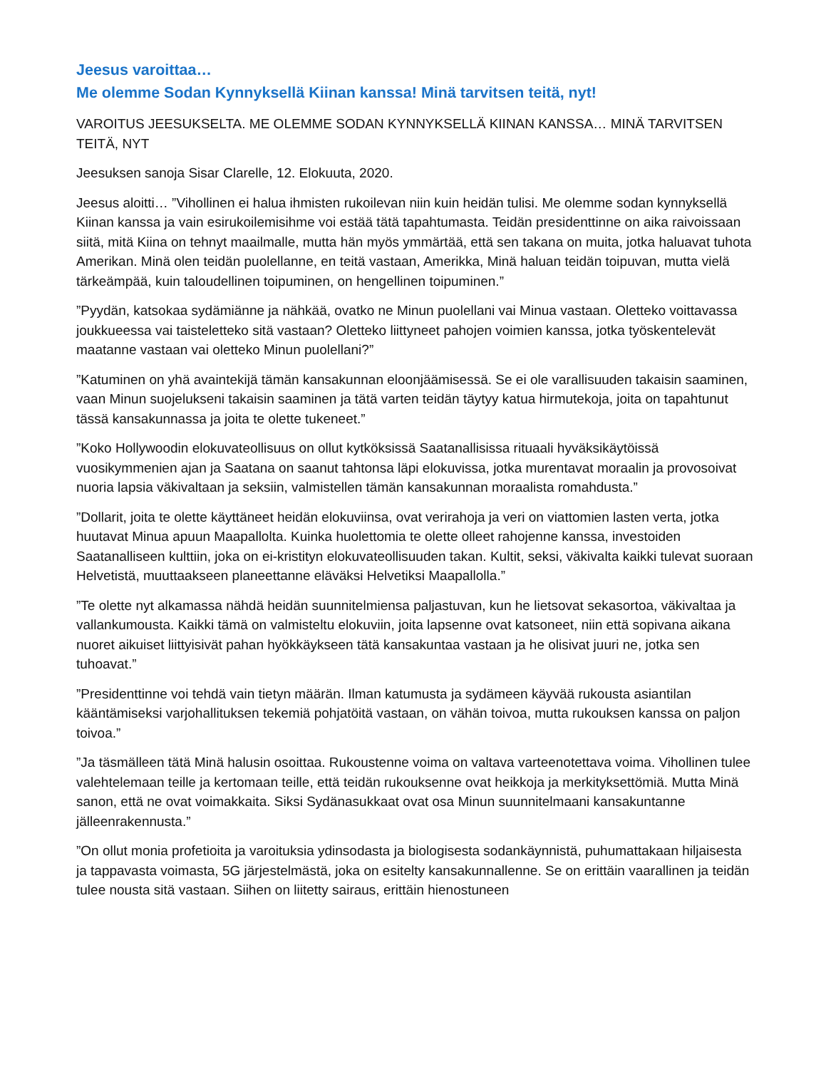Jeesus varoittaa…
Me olemme Sodan Kynnyksellä Kiinan kanssa! Minä tarvitsen teitä, nyt!
VAROITUS JEESUKSELTA. ME OLEMME SODAN KYNNYKSELLÄ KIINAN KANSSA… MINÄ TARVITSEN TEITÄ, NYT
Jeesuksen sanoja Sisar Clarelle, 12. Elokuuta, 2020.
Jeesus aloitti… ”Vihollinen ei halua ihmisten rukoilevan niin kuin heidän tulisi. Me olemme sodan kynnyksellä Kiinan kanssa ja vain esirukoilemisihme voi estää tätä tapahtumasta. Teidän presidenttinne on aika raivoissaan siitä, mitä Kiina on tehnyt maailmalle, mutta hän myös ymmärtää, että sen takana on muita, jotka haluavat tuhota Amerikan. Minä olen teidän puolellanne, en teitä vastaan, Amerikka, Minä haluan teidän toipuvan, mutta vielä tärkeämpää, kuin taloudellinen toipuminen, on hengellinen toipuminen.”
”Pyydän, katsokaa sydämiänne ja nähkää, ovatko ne Minun puolellani vai Minua vastaan. Oletteko voittavassa joukkueessa vai taisteletteko sitä vastaan? Oletteko liittyneet pahojen voimien kanssa, jotka työskentelevät maatanne vastaan vai oletteko Minun puolellani?”
”Katuminen on yhä avaintekijä tämän kansakunnan eloonjäämisessä. Se ei ole varallisuuden takaisin saaminen, vaan Minun suojelukseni takaisin saaminen ja tätä varten teidän täytyy katua hirmutekoja, joita on tapahtunut tässä kansakunnassa ja joita te olette tukeneet.”
”Koko Hollywoodin elokuvateollisuus on ollut kytköksissä Saatanallisissa rituaali hyväksikäytöissä vuosikymmenien ajan ja Saatana on saanut tahtonsa läpi elokuvissa, jotka murentavat moraalin ja provosoivat nuoria lapsia väkivaltaan ja seksiin, valmistellen tämän kansakunnan moraalista romahdusta.”
”Dollarit, joita te olette käyttäneet heidän elokuviinsa, ovat verirahoja ja veri on viattomien lasten verta, jotka huutavat Minua apuun Maapallolta. Kuinka huolettomia te olette olleet rahojenne kanssa, investoiden Saatanalliseen kulttiin, joka on ei-kristityn elokuvateollisuuden takan. Kultit, seksi, väkivalta kaikki tulevat suoraan Helvetistä, muuttaakseen planeettanne eläväksi Helvetiksi Maapallolla.”
”Te olette nyt alkamassa nähdä heidän suunnitelmiensa paljastuvan, kun he lietsovat sekasortoa, väkivaltaa ja vallankumousta. Kaikki tämä on valmisteltu elokuviin, joita lapsenne ovat katsoneet, niin että sopivana aikana nuoret aikuiset liittyisivät pahan hyökkäykseen tätä kansakuntaa vastaan ja he olisivat juuri ne, jotka sen tuhoavat.”
”Presidenttinne voi tehdä vain tietyn määrän. Ilman katumusta ja sydämeen käyvää rukousta asiantilan kääntämiseksi varjohallituksen tekemiä pohjatöitä vastaan, on vähän toivoa, mutta rukouksen kanssa on paljon toivoa.”
”Ja täsmälleen tätä Minä halusin osoittaa. Rukoustenne voima on valtava varteenotettava voima. Vihollinen tulee valehtelemaan teille ja kertomaan teille, että teidän rukouksenne ovat heikkoja ja merkityksettömiä. Mutta Minä sanon, että ne ovat voimakkaita. Siksi Sydänasukkaat ovat osa Minun suunnitelmaani kansakuntanne jälleenrakennusta.”
”On ollut monia profetioita ja varoituksia ydinsodasta ja biologisesta sodankäynnistä, puhumattakaan hiljaisesta ja tappavasta voimasta, 5G järjestelmästä, joka on esitelty kansakunnallenne. Se on erittäin vaarallinen ja teidän tulee nousta sitä vastaan. Siihen on liitetty sairaus, erittäin hienostuneen